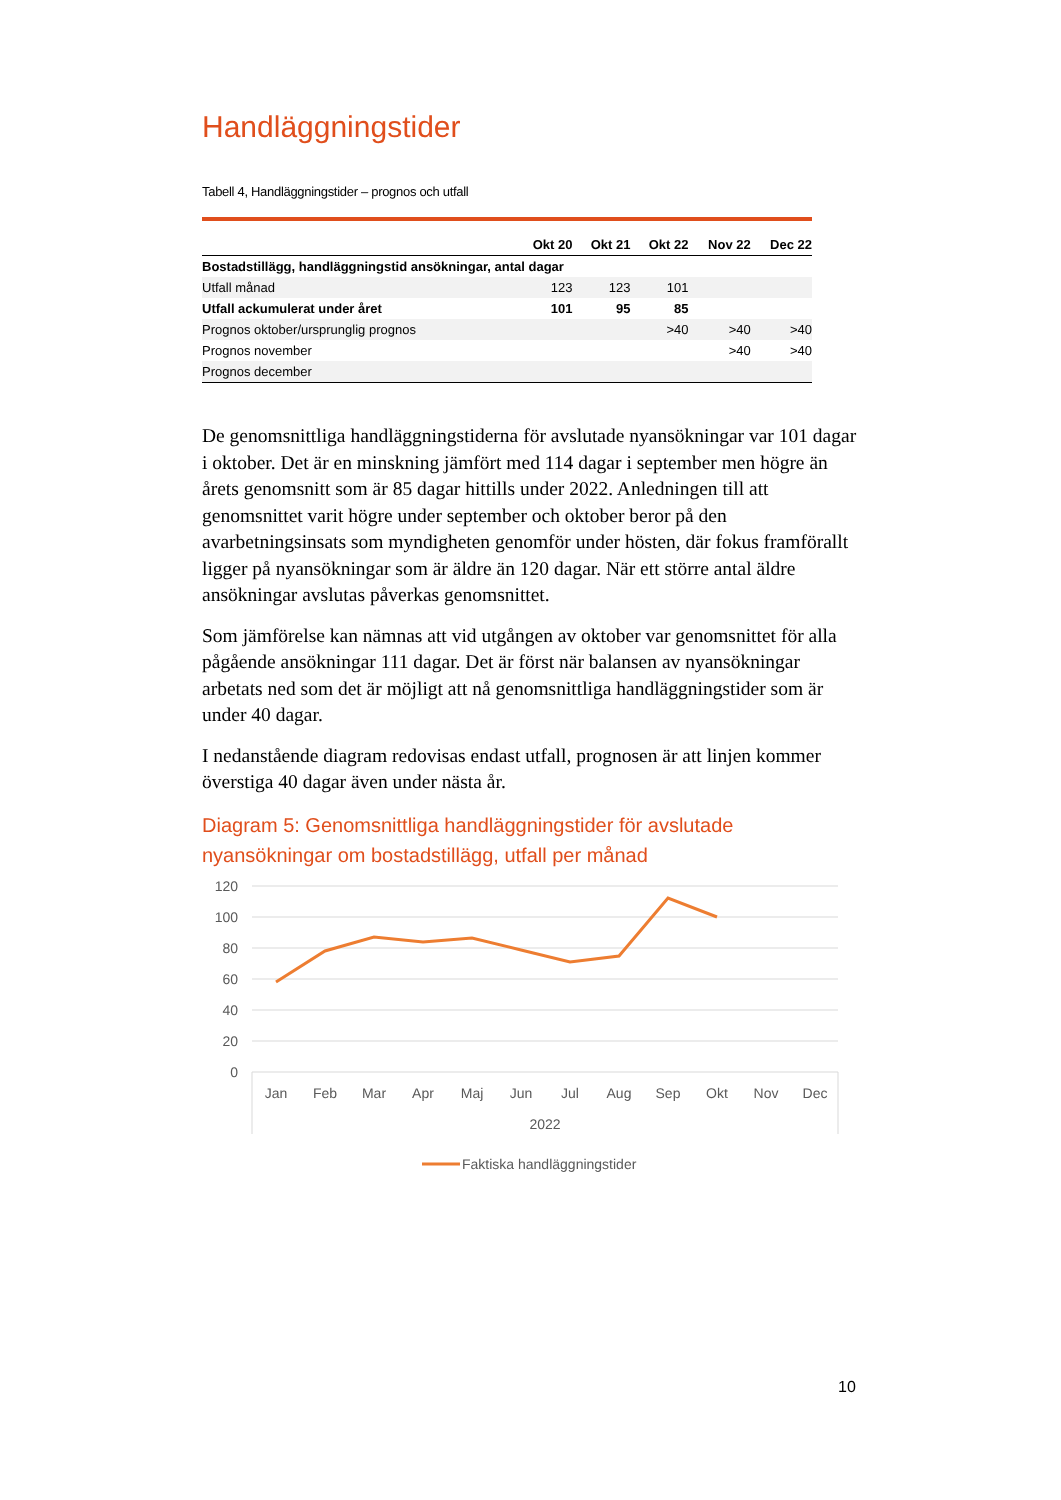Handläggningstider
Tabell 4, Handläggningstider – prognos och utfall
| | Okt 20 | Okt 21 | Okt 22 | Nov 22 | Dec 22 |
| --- | --- | --- | --- | --- | --- |
| Bostadstillägg, handläggningstid ansökningar, antal dagar | | | | | |
| Utfall månad | 123 | 123 | 101 | | |
| Utfall ackumulerat under året | 101 | 95 | 85 | | |
| Prognos oktober/ursprunglig prognos | | | >40 | >40 | >40 |
| Prognos november | | | | >40 | >40 |
| Prognos december | | | | | |
De genomsnittliga handläggningstiderna för avslutade nyansökningar var 101 dagar i oktober. Det är en minskning jämfört med 114 dagar i september men högre än årets genomsnitt som är 85 dagar hittills under 2022. Anledningen till att genomsnittet varit högre under september och oktober beror på den avarbetningsinsats som myndigheten genomför under hösten, där fokus framförallt ligger på nyansökningar som är äldre än 120 dagar. När ett större antal äldre ansökningar avslutas påverkas genomsnittet.
Som jämförelse kan nämnas att vid utgången av oktober var genomsnittet för alla pågående ansökningar 111 dagar. Det är först när balansen av nyansökningar arbetats ned som det är möjligt att nå genomsnittliga handläggningstider som är under 40 dagar.
I nedanstående diagram redovisas endast utfall, prognosen är att linjen kommer överstiga 40 dagar även under nästa år.
Diagram 5: Genomsnittliga handläggningstider för avslutade nyansökningar om bostadstillägg, utfall per månad
120
100
80
60
40
20
0
Jan
Feb
Mar
Apr
Maj
Jun
Jul
Aug
Sep
Okt
Nov
Dec
2022
Faktiska handläggningstider
10